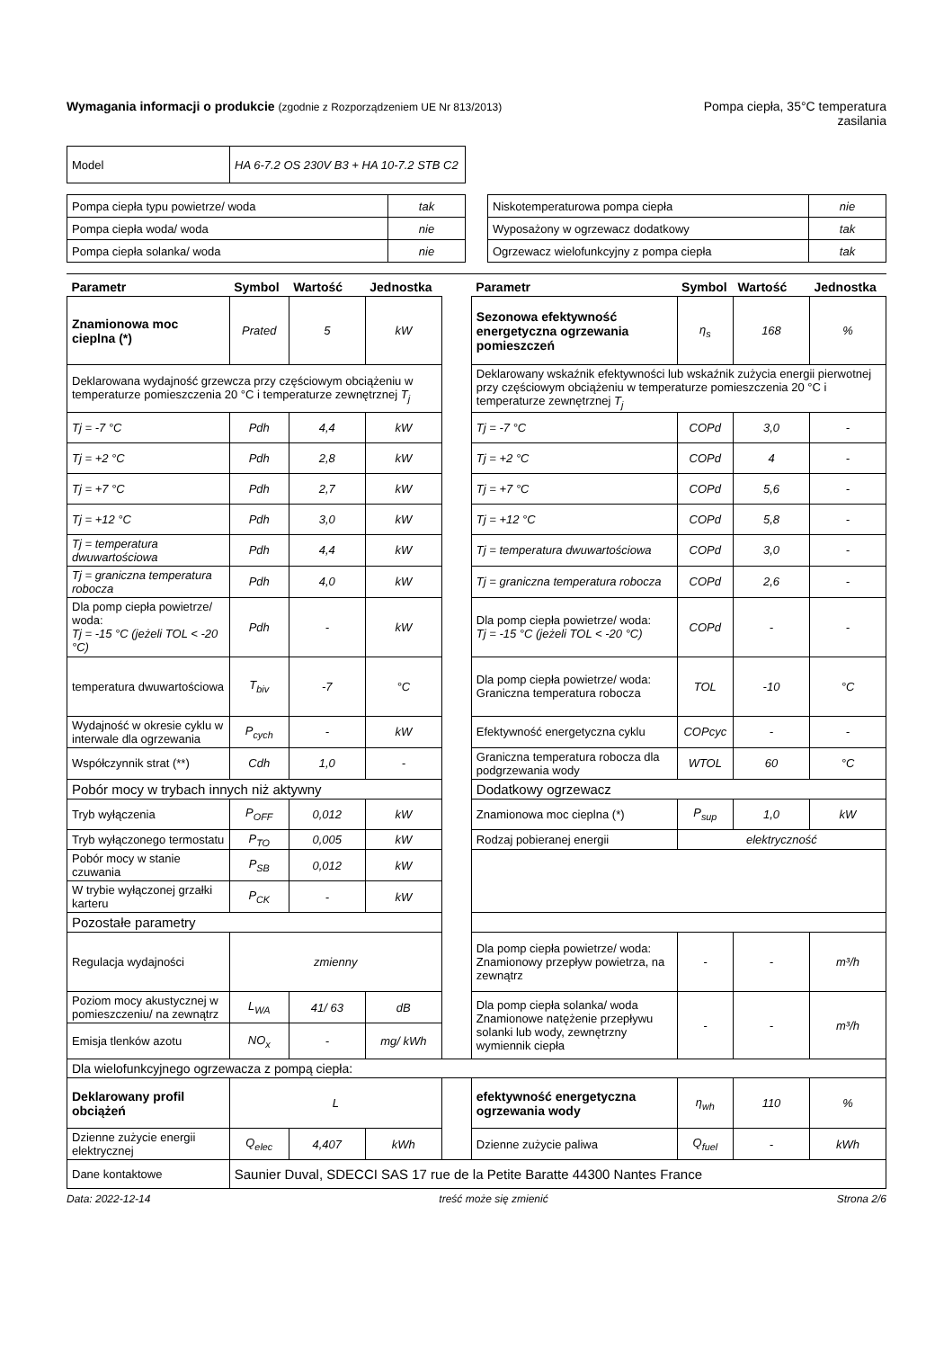Wymagania informacji o produkcie (zgodnie z Rozporządzeniem UE Nr 813/2013)
Pompa ciepła, 35°C temperatura
zasilania
| Model | HA 6-7.2 OS 230V B3 + HA 10-7.2 STB C2 |
| Pompa ciepła typu powietrze/ woda | tak |
| Pompa ciepła woda/ woda | nie |
| Pompa ciepła solanka/ woda | nie |
| Niskotemperaturowa pompa ciepła | nie |
| Wyposażony w ogrzewacz dodatkowy | tak |
| Ogrzewacz wielofunkcyjny z pompa ciepła | tak |
| Parametr | Symbol | Wartość | Jednostka | | Parametr | Symbol | Wartość | Jednostka |
| Znamionowa moc cieplna (*) | Prated | 5 | kW | | Sezonowa efektywność energetyczna ogrzewania pomieszczeń | η<sub>s</sub> | 168 | % |
| Deklarowana wydajność grzewcza przy częściowym obciążeniu w temperaturze pomieszczenia 20 °C i temperaturze zewnętrznej T<sub>j</sub> | | | | | Deklarowany wskaźnik efektywności lub wskaźnik zużycia energii pierwotnej przy częściowym obciążeniu w temperaturze pomieszczenia 20 °C i temperaturze zewnętrznej T<sub>j</sub> | | | |
| Tj = -7 °C | Pdh | 4,4 | kW | | Tj = -7 °C | COPd | 3,0 | - |
| Tj = +2 °C | Pdh | 2,8 | kW | | Tj = +2 °C | COPd | 4 | - |
| Tj = +7 °C | Pdh | 2,7 | kW | | Tj = +7 °C | COPd | 5,6 | - |
| Tj = +12 °C | Pdh | 3,0 | kW | | Tj = +12 °C | COPd | 5,8 | - |
| Tj = temperatura dwuwartościowa | Pdh | 4,4 | kW | | Tj = temperatura dwuwartościowa | COPd | 3,0 | - |
| Tj = graniczna temperatura robocza | Pdh | 4,0 | kW | | Tj = graniczna temperatura robocza | COPd | 2,6 | - |
| Dla pomp ciepła powietrze/ woda: Tj = -15 °C (jeżeli TOL < -20 °C) | Pdh | - | kW | | Dla pomp ciepła powietrze/ woda: Tj = -15 °C (jeżeli TOL < -20 °C) | COPd | - | - |
| temperatura dwuwartościowa | T<sub>biv</sub> | -7 | °C | | Dla pomp ciepła powietrze/ woda: Graniczna temperatura robocza | TOL | -10 | °C |
| Wydajność w okresie cyklu w interwale dla ogrzewania | P<sub>cych</sub> | - | kW | | Efektywność energetyczna cyklu | COPcyc | - | - |
| Współczynnik strat (**) | Cdh | 1,0 | - | | Graniczna temperatura robocza dla podgrzewania wody | WTOL | 60 | °C |
| Pobór mocy w trybach innych niż aktywny | | | | | Dodatkowy ogrzewacz | | | |
| Tryb wyłączenia | P<sub>OFF</sub> | 0,012 | kW | | Znamionowa moc cieplna (*) | P<sub>sup</sub> | 1,0 | kW |
| Tryb wyłączonego termostatu | P<sub>TO</sub> | 0,005 | kW | | Rodzaj pobieranej energii | elektryczność | | |
| Pobór mocy w stanie czuwania | P<sub>SB</sub> | 0,012 | kW | | | | | |
| W trybie wyłączonej grzałki karteru | P<sub>CK</sub> | - | kW | | | | | |
| Pozostałe parametry | | | | | | | | |
| Regulacja wydajności | zmienny | | | | Dla pomp ciepła powietrze/ woda: Znamionowy przepływ powietrza, na zewnątrz | - | - | m³/h |
| Poziom mocy akustycznej w pomieszczeniu/ na zewnątrz | L<sub>WA</sub> | 41/ 63 | dB | | Dla pomp ciepła solanka/ woda Znamionowe natężenie przepływu solanki lub wody, zewnętrzny wymiennik ciepła | - | - | m³/h |
| Emisja tlenków azotu | NO<sub>x</sub> | - | mg/ kWh | | | | | |
| Dla wielofunkcyjnego ogrzewacza z pompą ciepła: | | | | | | | | |
| Deklarowany profil obciążeń | L | | | | efektywność energetyczna ogrzewania wody | η<sub>wh</sub> | 110 | % |
| Dzienne zużycie energii elektrycznej | Q<sub>elec</sub> | 4,407 | kWh | | Dzienne zużycie paliwa | Q<sub>fuel</sub> | - | kWh |
| Dane kontaktowe | Saunier Duval, SDECCI SAS 17 rue de la Petite Baratte 44300 Nantes France | | | | | | | |
Data: 2022-12-14 treść może się zmienić Strona 2/6